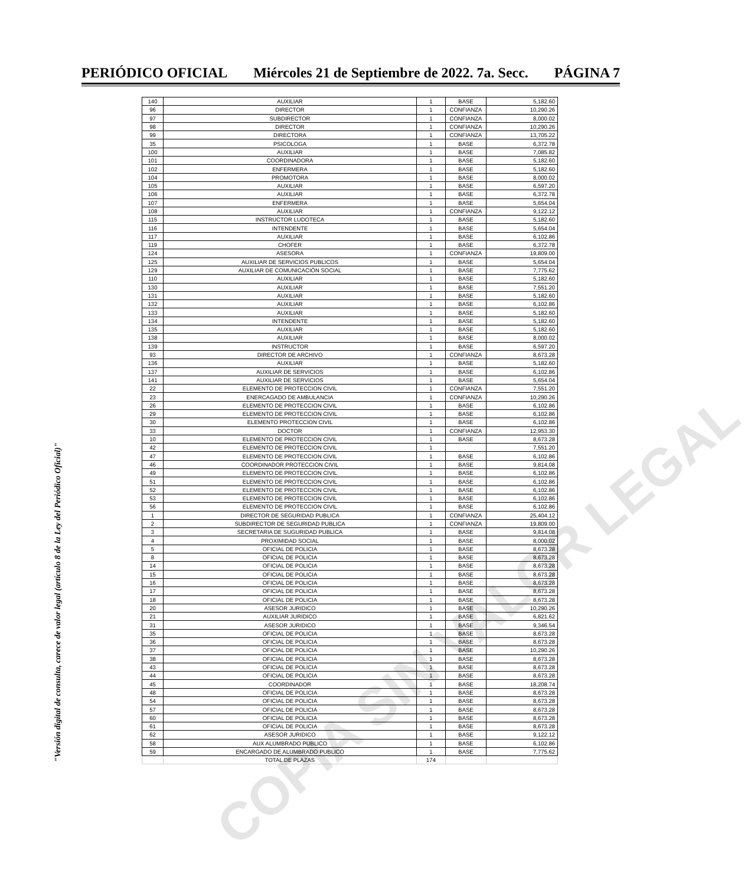PERIÓDICO OFICIAL Miércoles 21 de Septiembre de 2022. 7a. Secc. PÁGINA 7
| 140 | AUXILIAR | 1 | BASE | 5,182.60 |
| 96 | DIRECTOR | 1 | CONFIANZA | 10,290.26 |
| 97 | SUBDIRECTOR | 1 | CONFIANZA | 8,000.02 |
| 98 | DIRECTOR | 1 | CONFIANZA | 10,290.26 |
| 99 | DIRECTORA | 1 | CONFIANZA | 13,705.22 |
| 35 | PSICOLOGA | 1 | BASE | 6,372.78 |
| 100 | AUXILIAR | 1 | BASE | 7,085.82 |
| 101 | COORDINADORA | 1 | BASE | 5,182.60 |
| 102 | ENFERMERA | 1 | BASE | 5,182.60 |
| 104 | PROMOTORA | 1 | BASE | 8,000.02 |
| 105 | AUXILIAR | 1 | BASE | 6,597.20 |
| 106 | AUXILIAR | 1 | BASE | 6,372.78 |
| 107 | ENFERMERA | 1 | BASE | 5,654.04 |
| 108 | AUXILIAR | 1 | CONFIANZA | 9,122.12 |
| 115 | INSTRUCTOR LUDOTECA | 1 | BASE | 5,182.60 |
| 116 | INTENDENTE | 1 | BASE | 5,654.04 |
| 117 | AUXILIAR | 1 | BASE | 6,102.86 |
| 119 | CHOFER | 1 | BASE | 6,372.78 |
| 124 | ASESORA | 1 | CONFIANZA | 19,809.00 |
| 125 | AUXILIAR DE SERVICIOS PUBLICOS | 1 | BASE | 5,654.04 |
| 129 | AUXILIAR DE COMUNICACIÓN SOCIAL | 1 | BASE | 7,775.62 |
| 110 | AUXILIAR | 1 | BASE | 5,182.60 |
| 130 | AUXILIAR | 1 | BASE | 7,551.20 |
| 131 | AUXILIAR | 1 | BASE | 5,182.60 |
| 132 | AUXILIAR | 1 | BASE | 6,102.86 |
| 133 | AUXILIAR | 1 | BASE | 5,182.60 |
| 134 | INTENDENTE | 1 | BASE | 5,182.60 |
| 135 | AUXILIAR | 1 | BASE | 5,182.60 |
| 138 | AUXILIAR | 1 | BASE | 8,000.02 |
| 139 | INSTRUCTOR | 1 | BASE | 6,597.20 |
| 93 | DIRECTOR DE ARCHIVO | 1 | CONFIANZA | 8,673.28 |
| 136 | AUXILIAR | 1 | BASE | 5,182.60 |
| 137 | AUXILIAR DE SERVICIOS | 1 | BASE | 6,102.86 |
| 141 | AUXILIAR DE SERVICIOS | 1 | BASE | 5,654.04 |
| 22 | ELEMENTO DE PROTECCION CIVIL | 1 | CONFIANZA | 7,551.20 |
| 23 | ENERCAGADO DE AMBULANCIA | 1 | CONFIANZA | 10,290.26 |
| 26 | ELEMENTO DE PROTECCION CIVIL | 1 | BASE | 6,102.86 |
| 29 | ELEMENTO DE PROTECCION CIVIL | 1 | BASE | 6,102.86 |
| 30 | ELEMENTO PROTECCION CIVIL | 1 | BASE | 6,102.86 |
| 33 | DOCTOR | 1 | CONFIANZA | 12,953.30 |
| 10 | ELEMENTO DE PROTECCION CIVIL | 1 | BASE | 8,673.28 |
| 42 | ELEMENTO DE PROTECCION CIVIL | 1 | | 7,551.20 |
| 47 | ELEMENTO DE PROTECCION CIVIL | 1 | BASE | 6,102.86 |
| 46 | COORDINADOR PROTECCION CIVIL | 1 | BASE | 9,814.08 |
| 49 | ELEMENTO DE PROTECCION CIVIL | 1 | BASE | 6,102.86 |
| 51 | ELEMENTO DE PROTECCION CIVIL | 1 | BASE | 6,102.86 |
| 52 | ELEMENTO DE PROTECCION CIVIL | 1 | BASE | 6,102.86 |
| 53 | ELEMENTO DE PROTECCION CIVIL | 1 | BASE | 6,102.86 |
| 56 | ELEMENTO DE PROTECCION CIVIL | 1 | BASE | 6,102.86 |
| 1 | DIRECTOR DE SEGURIDAD PUBLICA | 1 | CONFIANZA | 25,404.12 |
| 2 | SUBDIRECTOR DE SEGURIDAD PUBLICA | 1 | CONFIANZA | 19,809.00 |
| 3 | SECRETARIA DE SUGURIDAD PUBLICA | 1 | BASE | 9,814.08 |
| 4 | PROXIMIDAD SOCIAL | 1 | BASE | 8,000.02 |
| 5 | OFICIAL DE POLICIA | 1 | BASE | 8,673.28 |
| 8 | OFICIAL DE POLICIA | 1 | BASE | 8,673.28 |
| 14 | OFICIAL DE POLICIA | 1 | BASE | 8,673.28 |
| 15 | OFICIAL DE POLICIA | 1 | BASE | 8,673.28 |
| 16 | OFICIAL DE POLICIA | 1 | BASE | 8,673.28 |
| 17 | OFICIAL DE POLICIA | 1 | BASE | 8,673.28 |
| 18 | OFICIAL DE POLICIA | 1 | BASE | 8,673.28 |
| 20 | ASESOR JURIDICO | 1 | BASE | 10,290.26 |
| 21 | AUXILIAR JURIDICO | 1 | BASE | 6,821.62 |
| 31 | ASESOR JURIDICO | 1 | BASE | 9,346.54 |
| 35 | OFICIAL DE POLICIA | 1 | BASE | 8,673.28 |
| 36 | OFICIAL DE POLICIA | 1 | BASE | 8,673.28 |
| 37 | OFICIAL DE POLICIA | 1 | BASE | 10,290.26 |
| 38 | OFICIAL DE POLICIA | 1 | BASE | 8,673.28 |
| 43 | OFICIAL DE POLICIA | 1 | BASE | 8,673.28 |
| 44 | OFICIAL DE POLICIA | 1 | BASE | 8,673.28 |
| 45 | COORDINADOR | 1 | BASE | 18,208.74 |
| 48 | OFICIAL DE POLICIA | 1 | BASE | 8,673.28 |
| 54 | OFICIAL DE POLICIA | 1 | BASE | 8,673.28 |
| 57 | OFICIAL DE POLICIA | 1 | BASE | 8,673.28 |
| 60 | OFICIAL DE POLICIA | 1 | BASE | 8,673.28 |
| 61 | OFICIAL DE POLICIA | 1 | BASE | 8,673.28 |
| 62 | ASESOR JURIDICO | 1 | BASE | 9,122.12 |
| 58 | AUX ALUMBRADO PUBLICO | 1 | BASE | 6,102.86 |
| 59 | ENCARGADO DE ALUMBRADO PUBLICO | 1 | BASE | 7,775.62 |
| | TOTAL DE PLAZAS | 174 | | |
COPIA SIN VALOR LEGAL
"Versión digital de consulta, carece de valor legal (artículo 8 de la Ley del Periódico Oficial)"